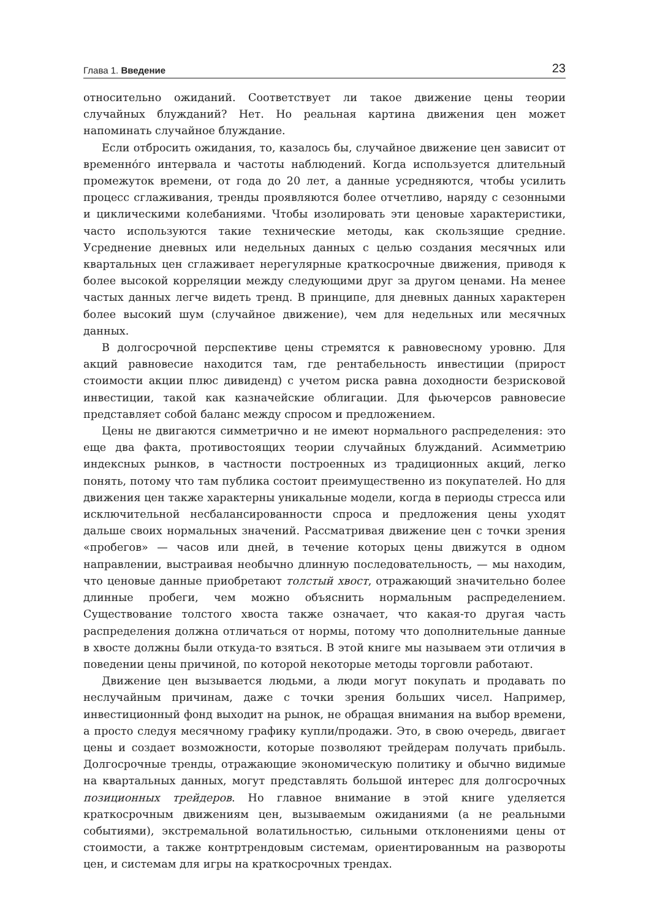Глава 1. Введение 23
относительно ожиданий. Соответствует ли такое движение цены теории случайных блужданий? Нет. Но реальная картина движения цен может напоминать случайное блуждание.
Если отбросить ожидания, то, казалось бы, случайное движение цен зависит от временно́го интервала и частоты наблюдений. Когда используется длительный промежуток времени, от года до 20 лет, а данные усредняются, чтобы усилить процесс сглаживания, тренды проявляются более отчетливо, наряду с сезонными и циклическими колебаниями. Чтобы изолировать эти ценовые характеристики, часто используются такие технические методы, как скользящие средние. Усреднение дневных или недельных данных с целью создания месячных или квартальных цен сглаживает нерегулярные краткосрочные движения, приводя к более высокой корреляции между следующими друг за другом ценами. На менее частых данных легче видеть тренд. В принципе, для дневных данных характерен более высокий шум (случайное движение), чем для недельных или месячных данных.
В долгосрочной перспективе цены стремятся к равновесному уровню. Для акций равновесие находится там, где рентабельность инвестиции (прирост стоимости акции плюс дивиденд) с учетом риска равна доходности безрисковой инвестиции, такой как казначейские облигации. Для фьючерсов равновесие представляет собой баланс между спросом и предложением.
Цены не двигаются симметрично и не имеют нормального распределения: это еще два факта, противостоящих теории случайных блужданий. Асимметрию индексных рынков, в частности построенных из традиционных акций, легко понять, потому что там публика состоит преимущественно из покупателей. Но для движения цен также характерны уникальные модели, когда в периоды стресса или исключительной несбалансированности спроса и предложения цены уходят дальше своих нормальных значений. Рассматривая движение цен с точки зрения «пробегов» — часов или дней, в течение которых цены движутся в одном направлении, выстраивая необычно длинную последовательность, — мы находим, что ценовые данные приобретают толстый хвост, отражающий значительно более длинные пробеги, чем можно объяснить нормальным распределением. Существование толстого хвоста также означает, что какая-то другая часть распределения должна отличаться от нормы, потому что дополнительные данные в хвосте должны были откуда-то взяться. В этой книге мы называем эти отличия в поведении цены причиной, по которой некоторые методы торговли работают.
Движение цен вызывается людьми, а люди могут покупать и продавать по неслучайным причинам, даже с точки зрения больших чисел. Например, инвестиционный фонд выходит на рынок, не обращая внимания на выбор времени, а просто следуя месячному графику купли/продажи. Это, в свою очередь, двигает цены и создает возможности, которые позволяют трейдерам получать прибыль. Долгосрочные тренды, отражающие экономическую политику и обычно видимые на квартальных данных, могут представлять большой интерес для долгосрочных позиционных трейдеров. Но главное внимание в этой книге уделяется краткосрочным движениям цен, вызываемым ожиданиями (а не реальными событиями), экстремальной волатильностью, сильными отклонениями цены от стоимости, а также контртрендовым системам, ориентированным на развороты цен, и системам для игры на краткосрочных трендах.